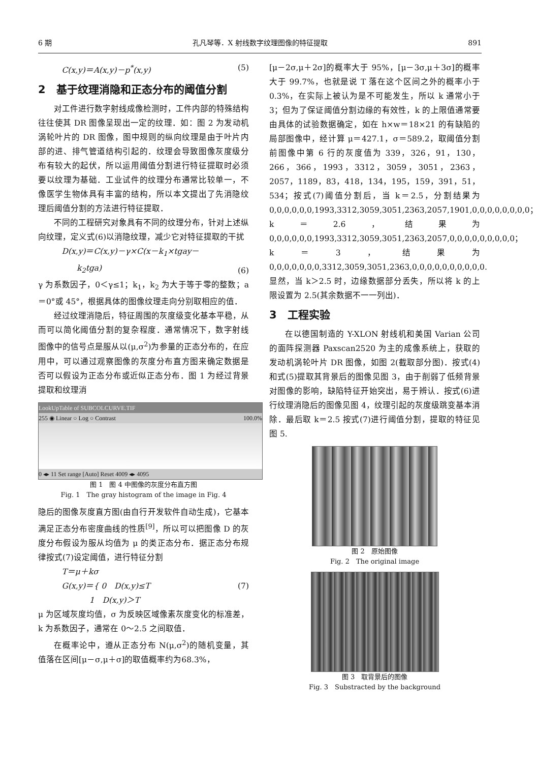6 期 孔凡琴等．X 射线数字纹理图像的特征提取 891
C(x,y)＝A(x,y)－p<sup>*</sup>(x,y) (5)
2　基于纹理消隐和正态分布的阈值分割
对工件进行数字射线成像检测时，工件内部的特殊结构往往使其 DR 图像呈现出一定的纹理．如：图 2 为发动机涡轮叶片的 DR 图像，图中规则的纵向纹理是由于叶片内部的进、排气管道结构引起的．纹理会导致图像灰度级分布有较大的起伏，所以运用阈值分割进行特征提取时必须要以纹理为基础．工业试件的纹理分布通常比较单一，不像医学生物体具有丰富的结构，所以本文提出了先消隐纹理后阈值分割的方法进行特征提取．
不同的工程研究对象具有不同的纹理分布，针对上述纵向纹理，定义式(6)以消隐纹理，减少它对特征提取的干扰
D(x,y)＝C(x,y)－γ×C(x－k<sub>1</sub>×tgay－
k<sub>2</sub>tga) (6)
γ 为系数因子，0＜γ≤1；k<sub>1</sub>，k<sub>2</sub> 为大于等于零的整数；a＝0°或 45°，根据具体的图像纹理走向分别取相应的值．
经过纹理消隐后，特征周围的灰度级变化基本平稳，从而可以简化阈值分割的复杂程度．通常情况下，数字射线图像中的信号点是服从以(μ,σ<sup>2</sup>)为参量的正态分布的，在应用中，可以通过观察图像的灰度分布直方图来确定数据是否可以假设为正态分布或近似正态分布．图 1 为经过背景提取和纹理消
LookUpTable of SUBCOLCURVE.TIF
255 ◉ Linear ○ Log ○ Contrast 100.0%
0 ◂▸ 11 Set range [Auto] Reset 4009 ◂▸ 4095
图 1　图 4 中图像的灰度分布直方图
Fig. 1　The gray histogram of the image in Fig. 4
隐后的图像灰度直方图(由自行开发软件自动生成)，它基本满足正态分布密度曲线的性质<sup>[9]</sup>，所以可以把图像 D 的灰度分布假设为服从均值为 μ 的类正态分布．据正态分布规律按式(7)设定阈值，进行特征分割
T＝μ＋kσ
G(x,y)＝{ 0　D(x,y)≤T
1　D(x,y)＞T (7)
μ 为区域灰度均值，σ 为反映区域像素灰度变化的标准差，k 为系数因子，通常在 0～2.5 之间取值．
在概率论中，遵从正态分布 N(μ,σ<sup>2</sup>)的随机变量，其值落在区间[μ－σ,μ＋σ]的取值概率约为68.3%，
[μ－2σ,μ＋2σ]的概率大于 95%，[μ－3σ,μ＋3σ]的概率大于 99.7%，也就是说 T 落在这个区间之外的概率小于 0.3%，在实际上被认为是不可能发生，所以 k 通常小于 3；但为了保证阈值分割边缘的有效性，k 的上限值通常要由具体的试验数据确定，如在 h×w＝18×21 的有缺陷的局部图像中，经计算 μ＝427.1，σ＝589.2，取阈值分割前图像中第 6 行的灰度值为 339，326，91，130，266，366，1993，3312，3059，3051，2363，2057，1189，83，418，134，195，159，391，51，534；按式(7)阈值分割后，当 k＝2.5，分割结果为 0,0,0,0,0,0,1993,3312,3059,3051,2363,2057,1901,0,0,0,0,0,0,0,0；k＝2.6，结果为 0,0,0,0,0,0,1993,3312,3059,3051,2363,2057,0,0,0,0,0,0,0,0,0；k＝3，结果为 0,0,0,0,0,0,0,3312,3059,3051,2363,0,0,0,0,0,0,0,0,0,0. 显然，当 k＞2.5 时，边缘数据部分丢失，所以将 k 的上限设置为 2.5(其余数据不一一列出)．
3　工程实验
在以德国制造的 Y-XLON 射线机和美国 Varian 公司的面阵探测器 Paxscan2520 为主的成像系统上，获取的发动机涡轮叶片 DR 图像，如图 2(截取部分图)．按式(4)和式(5)提取其背景后的图像见图 3，由于削弱了低频背景对图像的影响，缺陷特征开始突出，易于辨认．按式(6)进行纹理消隐后的图像见图 4，纹理引起的灰度级跳变基本消除．最后取 k＝2.5 按式(7)进行阈值分割，提取的特征见图 5.
图 2　原始图像
Fig. 2　The original image
图 3　取背景后的图像
Fig. 3　Substracted by the background